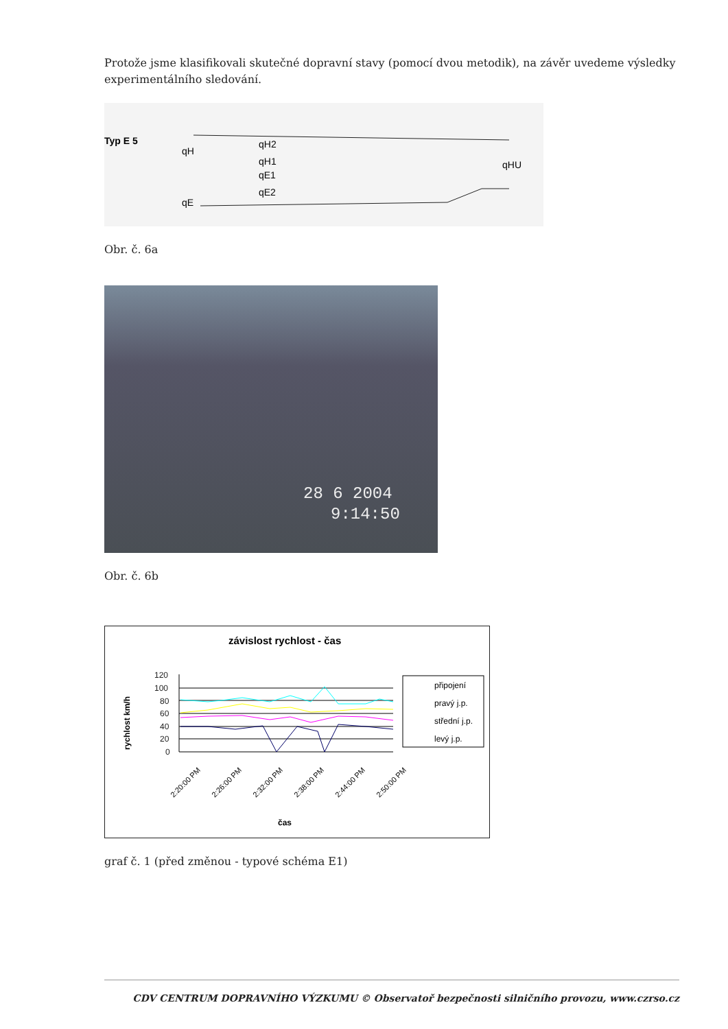Protože jsme klasifikovali skutečné dopravní stavy (pomocí dvou metodik), na závěr uvedeme výsledky experimentálního sledování.
Typ E 5
qH
qH2
qH1
qE1
qE2
qE
qHU
Obr. č. 6a
28 6 2004
9:14:50
Obr. č. 6b
závislost rychlost - čas
rychlost km/h
120
100
80
60
40
20
0
2:20:00 PM
2:26:00 PM
2:32:00 PM
2:38:00 PM
2:44:00 PM
2:50:00 PM
čas
připojení
pravý j.p.
střední j.p.
levý j.p.
graf č. 1 (před změnou - typové schéma E1)
CDV CENTRUM DOPRAVNÍHO VÝZKUMU © Observatoř bezpečnosti silničního provozu, www.czrso.cz